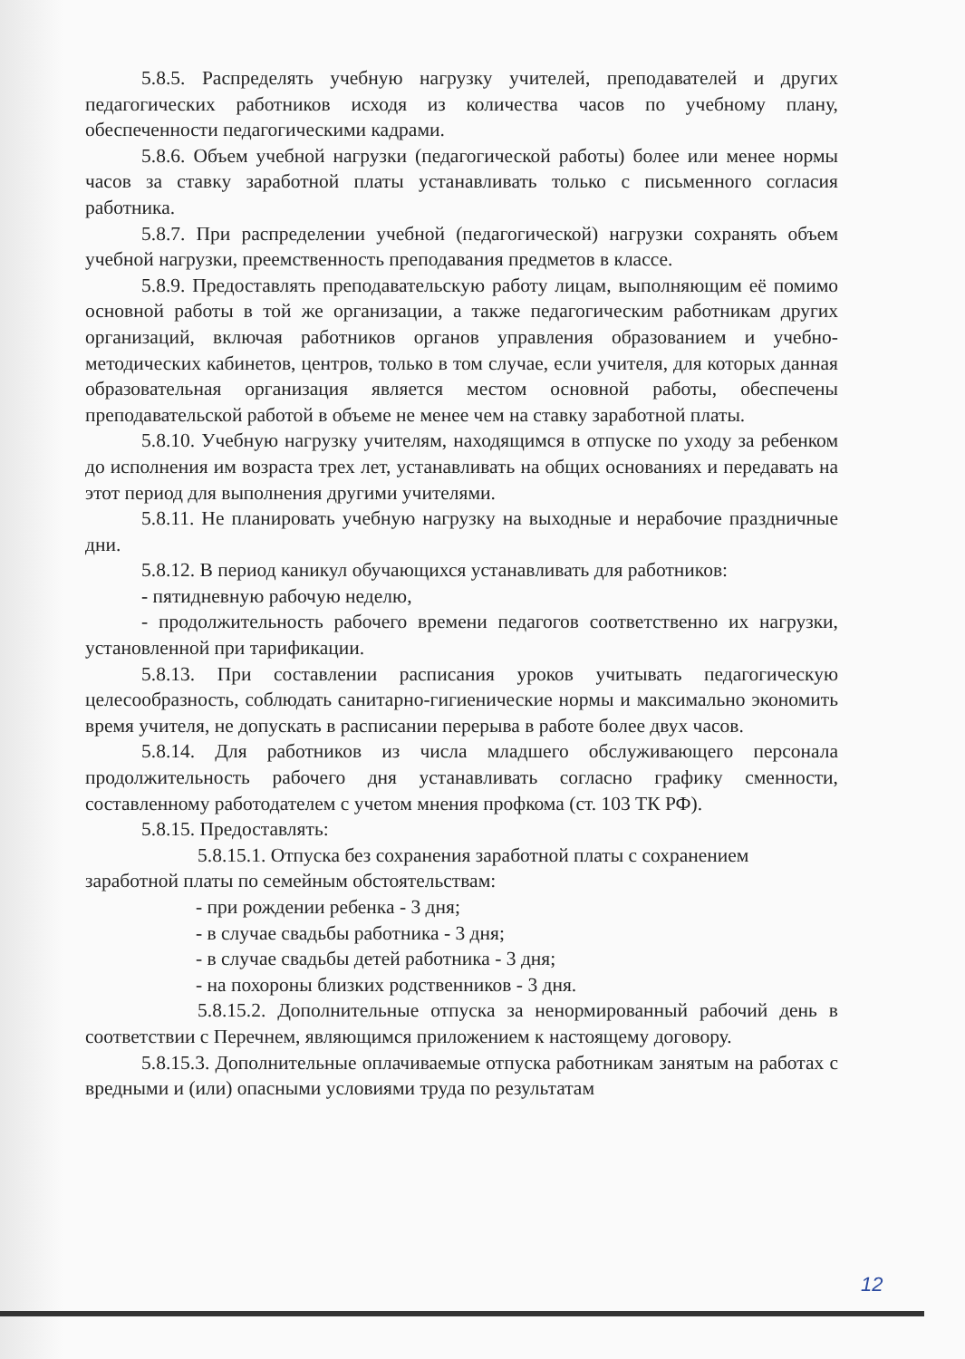5.8.5. Распределять учебную нагрузку учителей, преподавателей и других педагогических работников исходя из количества часов по учебному плану, обеспеченности педагогическими кадрами.
5.8.6. Объем учебной нагрузки (педагогической работы) более или менее нормы часов за ставку заработной платы устанавливать только с письменного согласия работника.
5.8.7. При распределении учебной (педагогической) нагрузки сохранять объем учебной нагрузки, преемственность преподавания предметов в классе.
5.8.9. Предоставлять преподавательскую работу лицам, выполняющим её помимо основной работы в той же организации, а также педагогическим работникам других организаций, включая работников органов управления образованием и учебно-методических кабинетов, центров, только в том случае, если учителя, для которых данная образовательная организация является местом основной работы, обеспечены преподавательской работой в объеме не менее чем на ставку заработной платы.
5.8.10. Учебную нагрузку учителям, находящимся в отпуске по уходу за ребенком до исполнения им возраста трех лет, устанавливать на общих основаниях и передавать на этот период для выполнения другими учителями.
5.8.11. Не планировать учебную нагрузку на выходные и нерабочие праздничные дни.
5.8.12. В период каникул обучающихся устанавливать для работников:
- пятидневную рабочую неделю,
- продолжительность рабочего времени педагогов соответственно их нагрузки, установленной при тарификации.
5.8.13. При составлении расписания уроков учитывать педагогическую целесообразность, соблюдать санитарно-гигиенические нормы и максимально экономить время учителя, не допускать в расписании перерыва в работе более двух часов.
5.8.14. Для работников из числа младшего обслуживающего персонала продолжительность рабочего дня устанавливать согласно графику сменности, составленному работодателем с учетом мнения профкома (ст. 103 ТК РФ).
5.8.15. Предоставлять:
5.8.15.1. Отпуска без сохранения заработной платы с сохранением заработной платы по семейным обстоятельствам:
- при рождении ребенка - 3 дня;
- в случае свадьбы работника - 3 дня;
- в случае свадьбы детей работника - 3 дня;
- на похороны близких родственников - 3 дня.
5.8.15.2. Дополнительные отпуска за ненормированный рабочий день в соответствии с Перечнем, являющимся приложением к настоящему договору.
5.8.15.3. Дополнительные оплачиваемые отпуска работникам занятым на работах с вредными и (или) опасными условиями труда по результатам
12